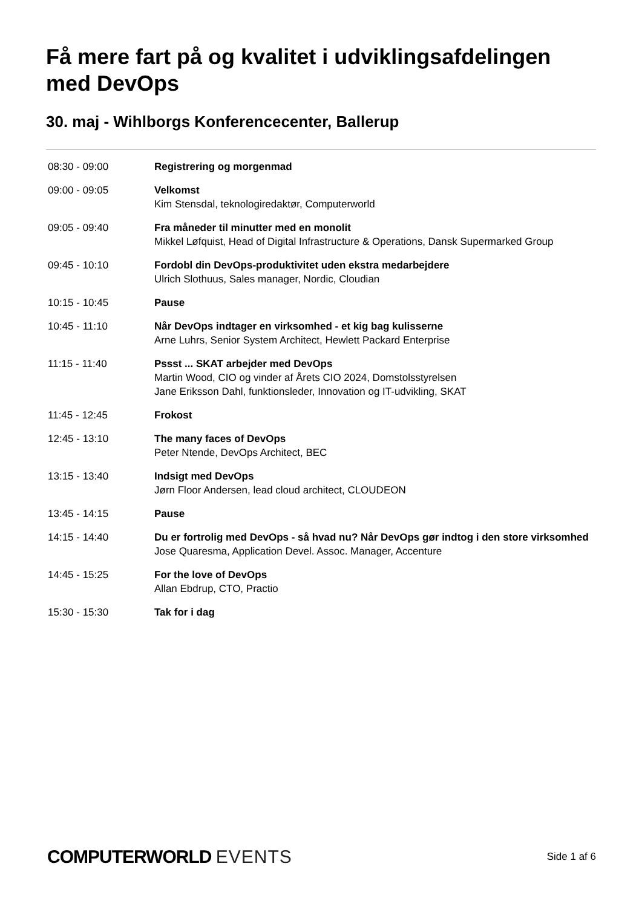Få mere fart på og kvalitet i udviklingsafdelingen med DevOps
30. maj - Wihlborgs Konferencecenter, Ballerup
| 08:30 - 09:00 | Registrering og morgenmad |
| 09:00 - 09:05 | Velkomst Kim Stensdal, teknologiredaktør, Computerworld |
| 09:05 - 09:40 | Fra måneder til minutter med en monolit Mikkel Løfquist, Head of Digital Infrastructure & Operations, Dansk Supermarked Group |
| 09:45 - 10:10 | Fordobl din DevOps-produktivitet uden ekstra medarbejdere Ulrich Slothuus, Sales manager, Nordic, Cloudian |
| 10:15 - 10:45 | Pause |
| 10:45 - 11:10 | Når DevOps indtager en virksomhed - et kig bag kulisserne Arne Luhrs, Senior System Architect, Hewlett Packard Enterprise |
| 11:15 - 11:40 | Pssst ... SKAT arbejder med DevOps Martin Wood, CIO og vinder af Årets CIO 2024, Domstolsstyrelsen Jane Eriksson Dahl, funktionsleder, Innovation og IT-udvikling, SKAT |
| 11:45 - 12:45 | Frokost |
| 12:45 - 13:10 | The many faces of DevOps Peter Ntende, DevOps Architect, BEC |
| 13:15 - 13:40 | Indsigt med DevOps Jørn Floor Andersen, lead cloud architect, CLOUDEON |
| 13:45 - 14:15 | Pause |
| 14:15 - 14:40 | Du er fortrolig med DevOps - så hvad nu? Når DevOps gør indtog i den store virksomhed Jose Quaresma, Application Devel. Assoc. Manager, Accenture |
| 14:45 - 15:25 | For the love of DevOps Allan Ebdrup, CTO, Practio |
| 15:30 - 15:30 | Tak for i dag |
COMPUTERWORLD EVENTS
Side 1 af 6